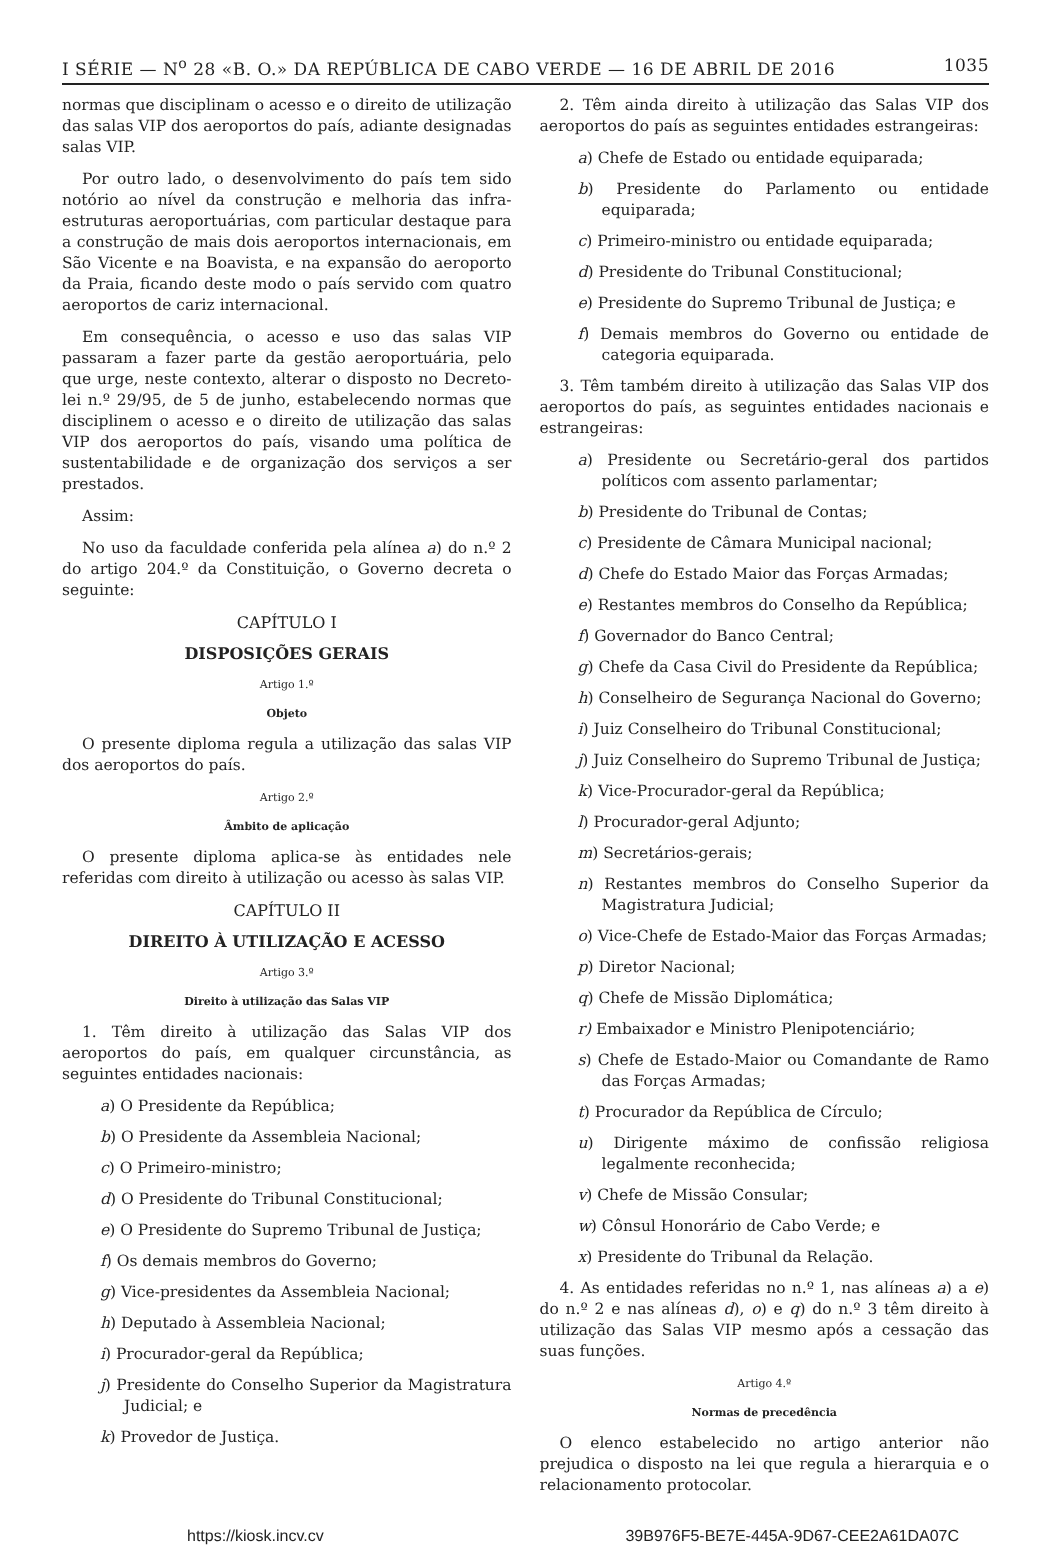I SÉRIE — N<sup>o</sup> 28 «B. O.» DA REPÚBLICA DE CABO VERDE — 16 DE ABRIL DE 2016 1035
normas que disciplinam o acesso e o direito de utilização das salas VIP dos aeroportos do país, adiante designadas salas VIP.
Por outro lado, o desenvolvimento do país tem sido notório ao nível da construção e melhoria das infra-estruturas aeroportuárias, com particular destaque para a construção de mais dois aeroportos internacionais, em São Vicente e na Boavista, e na expansão do aeroporto da Praia, ficando deste modo o país servido com quatro aeroportos de cariz internacional.
Em consequência, o acesso e uso das salas VIP passaram a fazer parte da gestão aeroportuária, pelo que urge, neste contexto, alterar o disposto no Decreto-lei n.º 29/95, de 5 de junho, estabelecendo normas que disciplinem o acesso e o direito de utilização das salas VIP dos aeroportos do país, visando uma política de sustentabilidade e de organização dos serviços a ser prestados.
Assim:
No uso da faculdade conferida pela alínea a) do n.º 2 do artigo 204.º da Constituição, o Governo decreta o seguinte:
CAPÍTULO I
DISPOSIÇÕES GERAIS
Artigo 1.º
Objeto
O presente diploma regula a utilização das salas VIP dos aeroportos do país.
Artigo 2.º
Âmbito de aplicação
O presente diploma aplica-se às entidades nele referidas com direito à utilização ou acesso às salas VIP.
CAPÍTULO II
DIREITO À UTILIZAÇÃO E ACESSO
Artigo 3.º
Direito à utilização das Salas VIP
1. Têm direito à utilização das Salas VIP dos aeroportos do país, em qualquer circunstância, as seguintes entidades nacionais:
a) O Presidente da República;
b) O Presidente da Assembleia Nacional;
c) O Primeiro-ministro;
d) O Presidente do Tribunal Constitucional;
e) O Presidente do Supremo Tribunal de Justiça;
f) Os demais membros do Governo;
g) Vice-presidentes da Assembleia Nacional;
h) Deputado à Assembleia Nacional;
i) Procurador-geral da República;
j) Presidente do Conselho Superior da Magistratura Judicial; e
k) Provedor de Justiça.
2. Têm ainda direito à utilização das Salas VIP dos aeroportos do país as seguintes entidades estrangeiras:
a) Chefe de Estado ou entidade equiparada;
b) Presidente do Parlamento ou entidade equiparada;
c) Primeiro-ministro ou entidade equiparada;
d) Presidente do Tribunal Constitucional;
e) Presidente do Supremo Tribunal de Justiça; e
f) Demais membros do Governo ou entidade de categoria equiparada.
3. Têm também direito à utilização das Salas VIP dos aeroportos do país, as seguintes entidades nacionais e estrangeiras:
a) Presidente ou Secretário-geral dos partidos políticos com assento parlamentar;
b) Presidente do Tribunal de Contas;
c) Presidente de Câmara Municipal nacional;
d) Chefe do Estado Maior das Forças Armadas;
e) Restantes membros do Conselho da República;
f) Governador do Banco Central;
g) Chefe da Casa Civil do Presidente da República;
h) Conselheiro de Segurança Nacional do Governo;
i) Juiz Conselheiro do Tribunal Constitucional;
j) Juiz Conselheiro do Supremo Tribunal de Justiça;
k) Vice-Procurador-geral da República;
l) Procurador-geral Adjunto;
m) Secretários-gerais;
n) Restantes membros do Conselho Superior da Magistratura Judicial;
o) Vice-Chefe de Estado-Maior das Forças Armadas;
p) Diretor Nacional;
q) Chefe de Missão Diplomática;
r) Embaixador e Ministro Plenipotenciário;
s) Chefe de Estado-Maior ou Comandante de Ramo das Forças Armadas;
t) Procurador da República de Círculo;
u) Dirigente máximo de confissão religiosa legalmente reconhecida;
v) Chefe de Missão Consular;
w) Cônsul Honorário de Cabo Verde; e
x) Presidente do Tribunal da Relação.
4. As entidades referidas no n.º 1, nas alíneas a) a e) do n.º 2 e nas alíneas d), o) e q) do n.º 3 têm direito à utilização das Salas VIP mesmo após a cessação das suas funções.
Artigo 4.º
Normas de precedência
O elenco estabelecido no artigo anterior não prejudica o disposto na lei que regula a hierarquia e o relacionamento protocolar.
https://kiosk.incv.cv 39B976F5-BE7E-445A-9D67-CEE2A61DA07C